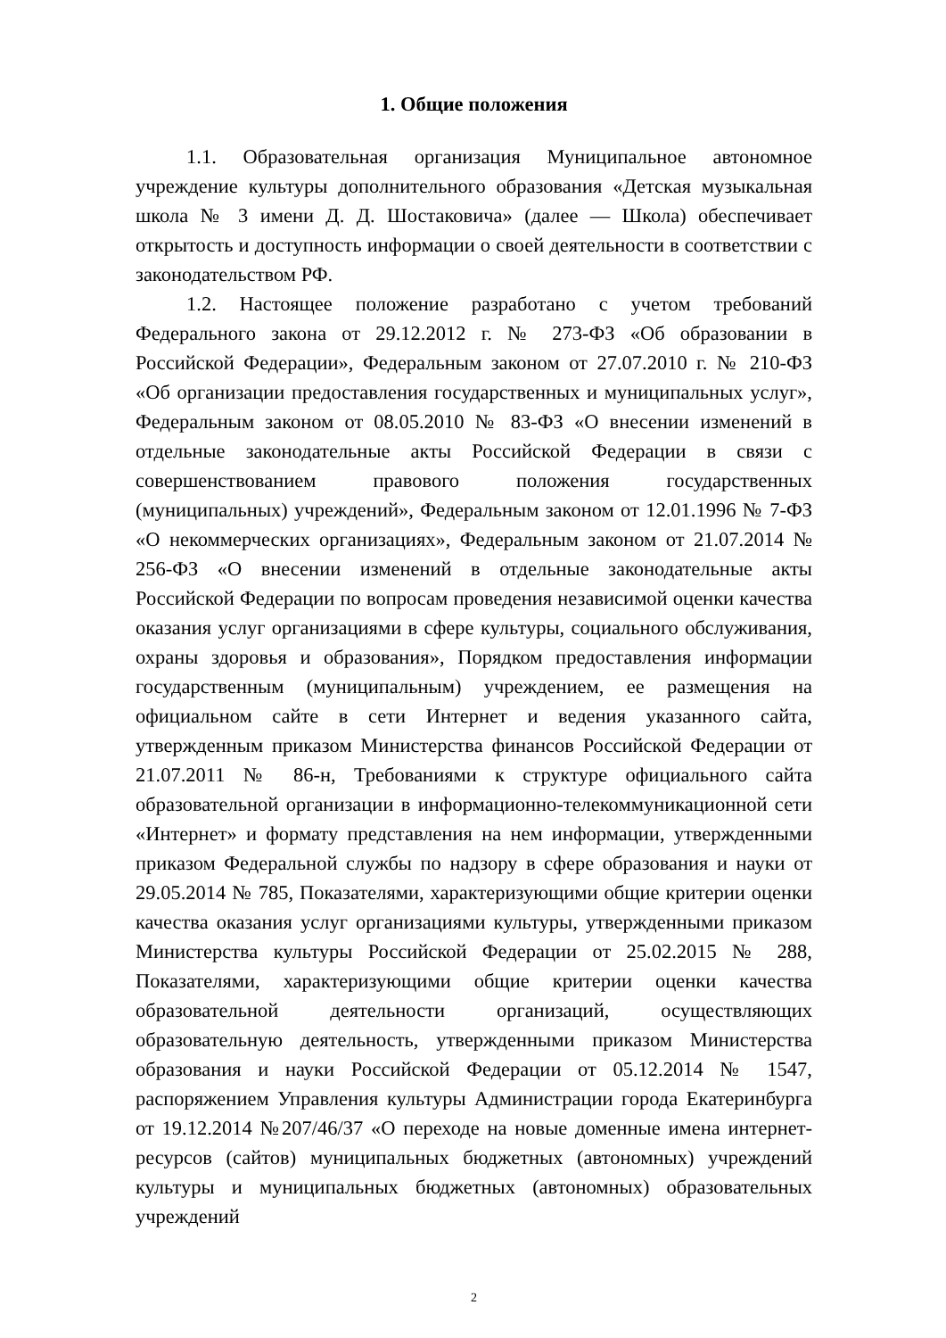1. Общие положения
1.1. Образовательная организация Муниципальное автономное учреждение культуры дополнительного образования «Детская музыкальная школа № 3 имени Д. Д. Шостаковича» (далее — Школа) обеспечивает открытость и доступность информации о своей деятельности в соответствии с законодательством РФ.
1.2. Настоящее положение разработано с учетом требований Федерального закона от 29.12.2012 г. № 273-ФЗ «Об образовании в Российской Федерации», Федеральным законом от 27.07.2010 г. № 210-ФЗ «Об организации предоставления государственных и муниципальных услуг», Федеральным законом от 08.05.2010 № 83-ФЗ «О внесении изменений в отдельные законодательные акты Российской Федерации в связи с совершенствованием правового положения государственных (муниципальных) учреждений», Федеральным законом от 12.01.1996 № 7-ФЗ «О некоммерческих организациях», Федеральным законом от 21.07.2014 № 256-ФЗ «О внесении изменений в отдельные законодательные акты Российской Федерации по вопросам проведения независимой оценки качества оказания услуг организациями в сфере культуры, социального обслуживания, охраны здоровья и образования», Порядком предоставления информации государственным (муниципальным) учреждением, ее размещения на официальном сайте в сети Интернет и ведения указанного сайта, утвержденным приказом Министерства финансов Российской Федерации от 21.07.2011 № 86-н, Требованиями к структуре официального сайта образовательной организации в информационно-телекоммуникационной сети «Интернет» и формату представления на нем информации, утвержденными приказом Федеральной службы по надзору в сфере образования и науки от 29.05.2014 № 785, Показателями, характеризующими общие критерии оценки качества оказания услуг организациями культуры, утвержденными приказом Министерства культуры Российской Федерации от 25.02.2015 № 288, Показателями, характеризующими общие критерии оценки качества образовательной деятельности организаций, осуществляющих образовательную деятельность, утвержденными приказом Министерства образования и науки Российской Федерации от 05.12.2014 № 1547, распоряжением Управления культуры Администрации города Екатеринбурга от 19.12.2014 №207/46/37 «О переходе на новые доменные имена интернет-ресурсов (сайтов) муниципальных бюджетных (автономных) учреждений культуры и муниципальных бюджетных (автономных) образовательных учреждений
2